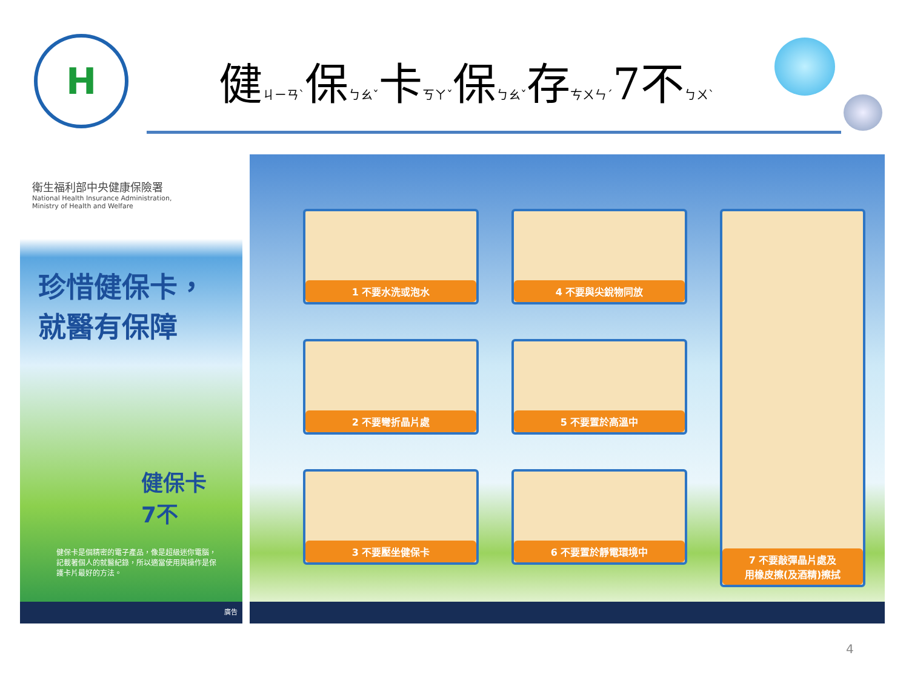H
健ㄐㄧㄢˋ保ㄅㄠˇ卡ㄎㄚˇ保ㄅㄠˇ存ㄘㄨㄣˊ7不ㄅㄨˋ
衛生福利部中央健康保險署
National Health Insurance Administration,
Ministry of Health and Welfare
珍惜健保卡，
就醫有保障
健保卡
7不
健保卡是個精密的電子產品，像是超級迷你電腦，記載著個人的就醫紀錄，所以適當使用與操作是保護卡片最好的方法。
廣告
1 不要水洗或泡水
4 不要與尖銳物同放
7 不要敲彈晶片處及
用橡皮擦(及酒精)擦拭
2 不要彎折晶片處
5 不要置於高溫中
3 不要壓坐健保卡
6 不要置於靜電環境中
4